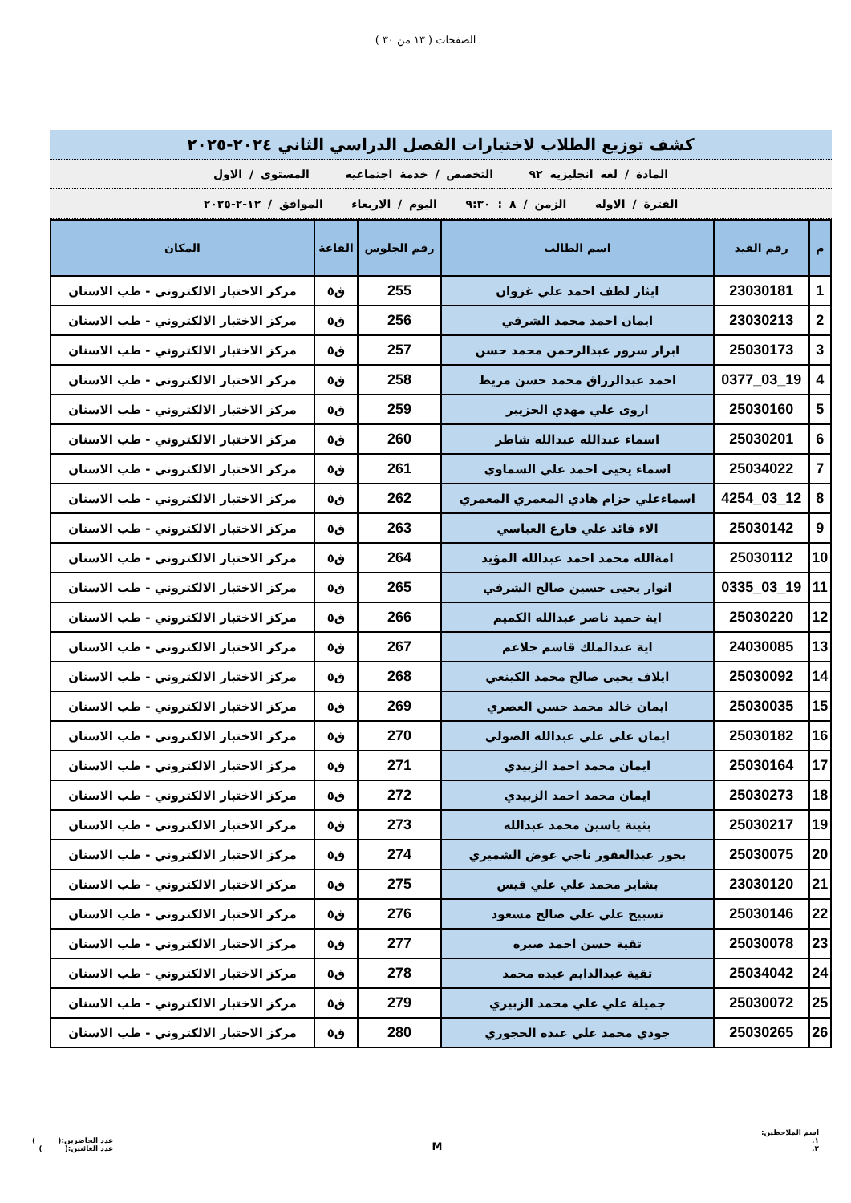الصفحات ( ١٣ من ٣٠ )
كشف توزيع الطلاب لاختبارات الفصل الدراسي الثاني ٢٠٢٤-٢٠٢٥
المادة / لغه انجليزيه ٩٢ التخصص / خدمة اجتماعيه المستوى / الاول
الفترة / الاوله الزمن / ٨ : ٩:٣٠ اليوم / الاربعاء الموافق / ١٢-٢-٢٠٢٥
| م | رقم القيد | اسم الطالب | رقم الجلوس | القاعة | المكان |
| --- | --- | --- | --- | --- | --- |
| 1 | 23030181 | ايثار لطف احمد علي غزوان | 255 | ق٥ | مركز الاختبار الالكتروني - طب الاسنان |
| 2 | 23030213 | ايمان احمد محمد الشرقي | 256 | ق٥ | مركز الاختبار الالكتروني - طب الاسنان |
| 3 | 25030173 | ابرار سرور عبدالرحمن محمد حسن | 257 | ق٥ | مركز الاختبار الالكتروني - طب الاسنان |
| 4 | 19_03_0377 | احمد عبدالرزاق محمد حسن مريط | 258 | ق٥ | مركز الاختبار الالكتروني - طب الاسنان |
| 5 | 25030160 | اروى علي مهدي الحزيبر | 259 | ق٥ | مركز الاختبار الالكتروني - طب الاسنان |
| 6 | 25030201 | اسماء عبدالله عبدالله شاطر | 260 | ق٥ | مركز الاختبار الالكتروني - طب الاسنان |
| 7 | 25034022 | اسماء يحيى احمد علي السماوي | 261 | ق٥ | مركز الاختبار الالكتروني - طب الاسنان |
| 8 | 12_03_4254 | اسماءعلي حزام هادي المعمري المعمري | 262 | ق٥ | مركز الاختبار الالكتروني - طب الاسنان |
| 9 | 25030142 | الاء قائد علي فارع العباسي | 263 | ق٥ | مركز الاختبار الالكتروني - طب الاسنان |
| 10 | 25030112 | امةالله محمد احمد عبدالله المؤيد | 264 | ق٥ | مركز الاختبار الالكتروني - طب الاسنان |
| 11 | 19_03_0335 | انوار يحيى حسين صالح الشرفي | 265 | ق٥ | مركز الاختبار الالكتروني - طب الاسنان |
| 12 | 25030220 | اية حميد ناصر عبدالله الكميم | 266 | ق٥ | مركز الاختبار الالكتروني - طب الاسنان |
| 13 | 24030085 | اية عبدالملك قاسم جلاعم | 267 | ق٥ | مركز الاختبار الالكتروني - طب الاسنان |
| 14 | 25030092 | ايلاف يحيى صالح محمد الكينعي | 268 | ق٥ | مركز الاختبار الالكتروني - طب الاسنان |
| 15 | 25030035 | ايمان خالد محمد حسن العصري | 269 | ق٥ | مركز الاختبار الالكتروني - طب الاسنان |
| 16 | 25030182 | ايمان علي علي عبدالله الصولي | 270 | ق٥ | مركز الاختبار الالكتروني - طب الاسنان |
| 17 | 25030164 | ايمان محمد احمد الزبيدي | 271 | ق٥ | مركز الاختبار الالكتروني - طب الاسنان |
| 18 | 25030273 | ايمان محمد احمد الزبيدي | 272 | ق٥ | مركز الاختبار الالكتروني - طب الاسنان |
| 19 | 25030217 | بثينة ياسين محمد عبدالله | 273 | ق٥ | مركز الاختبار الالكتروني - طب الاسنان |
| 20 | 25030075 | بحور عبدالغفور ناجي عوض الشميري | 274 | ق٥ | مركز الاختبار الالكتروني - طب الاسنان |
| 21 | 23030120 | بشاير محمد علي علي قيس | 275 | ق٥ | مركز الاختبار الالكتروني - طب الاسنان |
| 22 | 25030146 | تسبيح علي علي صالح مسعود | 276 | ق٥ | مركز الاختبار الالكتروني - طب الاسنان |
| 23 | 25030078 | تقية حسن احمد صبره | 277 | ق٥ | مركز الاختبار الالكتروني - طب الاسنان |
| 24 | 25034042 | تقية عبدالدايم عبده محمد | 278 | ق٥ | مركز الاختبار الالكتروني - طب الاسنان |
| 25 | 25030072 | جميلة علي علي محمد الزبيري | 279 | ق٥ | مركز الاختبار الالكتروني - طب الاسنان |
| 26 | 25030265 | جودي محمد علي عبده الحجوري | 280 | ق٥ | مركز الاختبار الالكتروني - طب الاسنان |
اسم الملاحظين:
١.
٢.
M
عدد الحاضرين:( )
عدد الغائبين:( )